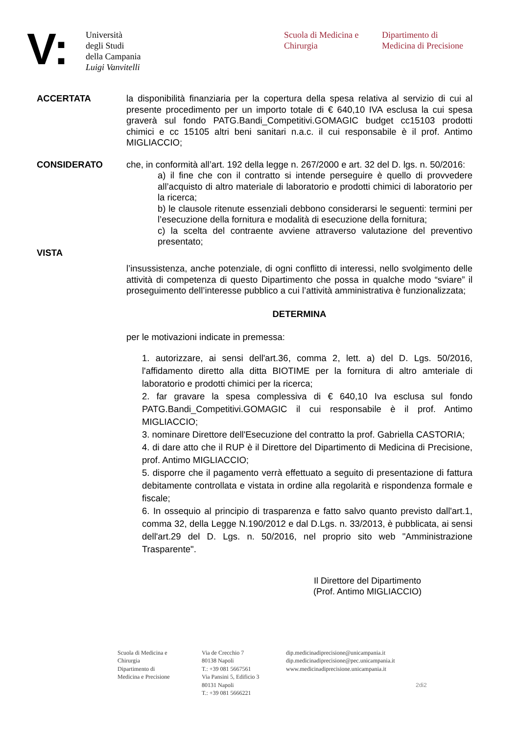V:
Università
degli Studi
della Campania
Luigi Vanvitelli
Scuola di Medicina e
Chirurgia
Dipartimento di
Medicina di Precisione
ACCERTATA la disponibilità finanziaria per la copertura della spesa relativa al servizio di cui al presente procedimento per un importo totale di € 640,10 IVA esclusa la cui spesa graverà sul fondo PATG.Bandi_Competitivi.GOMAGIC budget cc15103 prodotti chimici e cc 15105 altri beni sanitari n.a.c. il cui responsabile è il prof. Antimo MIGLIACCIO;
CONSIDERATO che, in conformità all’art. 192 della legge n. 267/2000 e art. 32 del D. lgs. n. 50/2016:
a) il fine che con il contratto si intende perseguire è quello di provvedere all’acquisto di altro materiale di laboratorio e prodotti chimici di laboratorio per la ricerca;
b) le clausole ritenute essenziali debbono considerarsi le seguenti: termini per l’esecuzione della fornitura e modalità di esecuzione della fornitura;
c) la scelta del contraente avviene attraverso valutazione del preventivo presentato;
VISTA
l’insussistenza, anche potenziale, di ogni conflitto di interessi, nello svolgimento delle attività di competenza di questo Dipartimento che possa in qualche modo “sviare” il proseguimento dell’interesse pubblico a cui l’attività amministrativa è funzionalizzata;
DETERMINA
per le motivazioni indicate in premessa:
1. autorizzare, ai sensi dell'art.36, comma 2, lett. a) del D. Lgs. 50/2016, l'affidamento diretto alla ditta BIOTIME per la fornitura di altro amteriale di laboratorio e prodotti chimici per la ricerca;
2. far gravare la spesa complessiva di € 640,10 Iva esclusa sul fondo PATG.Bandi_Competitivi.GOMAGIC il cui responsabile è il prof. Antimo MIGLIACCIO;
3. nominare Direttore dell'Esecuzione del contratto la prof. Gabriella CASTORIA;
4. di dare atto che il RUP è il Direttore del Dipartimento di Medicina di Precisione, prof. Antimo MIGLIACCIO;
5. disporre che il pagamento verrà effettuato a seguito di presentazione di fattura debitamente controllata e vistata in ordine alla regolarità e rispondenza formale e fiscale;
6. In ossequio al principio di trasparenza e fatto salvo quanto previsto dall'art.1, comma 32, della Legge N.190/2012 e dal D.Lgs. n. 33/2013, è pubblicata, ai sensi dell'art.29 del D. Lgs. n. 50/2016, nel proprio sito web "Amministrazione Trasparente".
Il Direttore del Dipartimento
(Prof. Antimo MIGLIACCIO)
Scuola di Medicina e
Chirurgia
Dipartimento di
Medicina e Precisione
Via de Crecchio 7
80138 Napoli
T.: +39 081 5667561
Via Pansini 5, Edificio 3
80131 Napoli
T.: +39 081 5666221
dip.medicinadiprecisione@unicampania.it
dip.medicinadiprecisione@pec.unicampania.it
www.medicinadiprecisione.unicampania.it
2di2